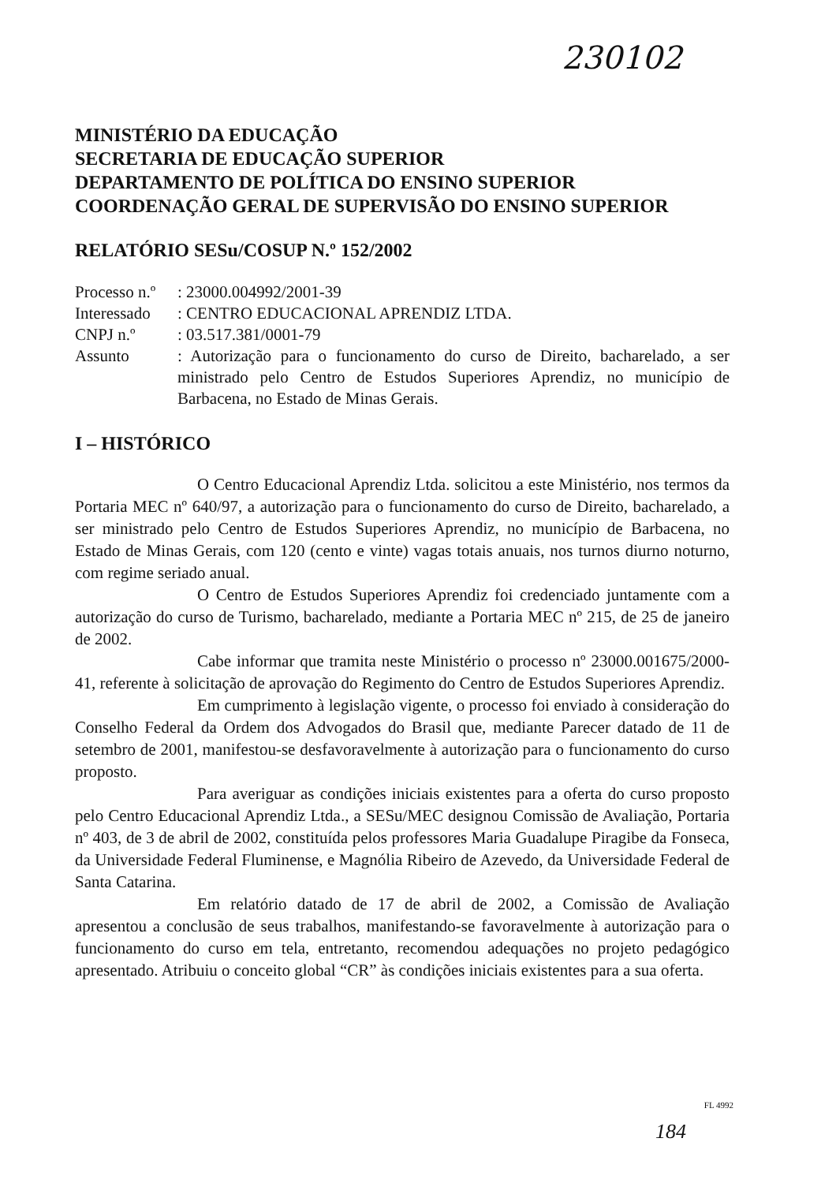230102
MINISTÉRIO DA EDUCAÇÃO
SECRETARIA DE EDUCAÇÃO SUPERIOR
DEPARTAMENTO DE POLÍTICA DO ENSINO SUPERIOR
COORDENAÇÃO GERAL DE SUPERVISÃO DO ENSINO SUPERIOR
RELATÓRIO SESu/COSUP N.º 152/2002
| Processo n.º | : 23000.004992/2001-39 |
| Interessado | : CENTRO EDUCACIONAL APRENDIZ LTDA. |
| CNPJ n.º | : 03.517.381/0001-79 |
| Assunto | : Autorização para o funcionamento do curso de Direito, bacharelado, a ser ministrado pelo Centro de Estudos Superiores Aprendiz, no município de Barbacena, no Estado de Minas Gerais. |
I – HISTÓRICO
O Centro Educacional Aprendiz Ltda. solicitou a este Ministério, nos termos da Portaria MEC nº 640/97, a autorização para o funcionamento do curso de Direito, bacharelado, a ser ministrado pelo Centro de Estudos Superiores Aprendiz, no município de Barbacena, no Estado de Minas Gerais, com 120 (cento e vinte) vagas totais anuais, nos turnos diurno noturno, com regime seriado anual.
O Centro de Estudos Superiores Aprendiz foi credenciado juntamente com a autorização do curso de Turismo, bacharelado, mediante a Portaria MEC nº 215, de 25 de janeiro de 2002.
Cabe informar que tramita neste Ministério o processo nº 23000.001675/2000-41, referente à solicitação de aprovação do Regimento do Centro de Estudos Superiores Aprendiz.
Em cumprimento à legislação vigente, o processo foi enviado à consideração do Conselho Federal da Ordem dos Advogados do Brasil que, mediante Parecer datado de 11 de setembro de 2001, manifestou-se desfavoravelmente à autorização para o funcionamento do curso proposto.
Para averiguar as condições iniciais existentes para a oferta do curso proposto pelo Centro Educacional Aprendiz Ltda., a SESu/MEC designou Comissão de Avaliação, Portaria nº 403, de 3 de abril de 2002, constituída pelos professores Maria Guadalupe Piragibe da Fonseca, da Universidade Federal Fluminense, e Magnólia Ribeiro de Azevedo, da Universidade Federal de Santa Catarina.
Em relatório datado de 17 de abril de 2002, a Comissão de Avaliação apresentou a conclusão de seus trabalhos, manifestando-se favoravelmente à autorização para o funcionamento do curso em tela, entretanto, recomendou adequações no projeto pedagógico apresentado. Atribuiu o conceito global “CR” às condições iniciais existentes para a sua oferta.
FL 4992
184